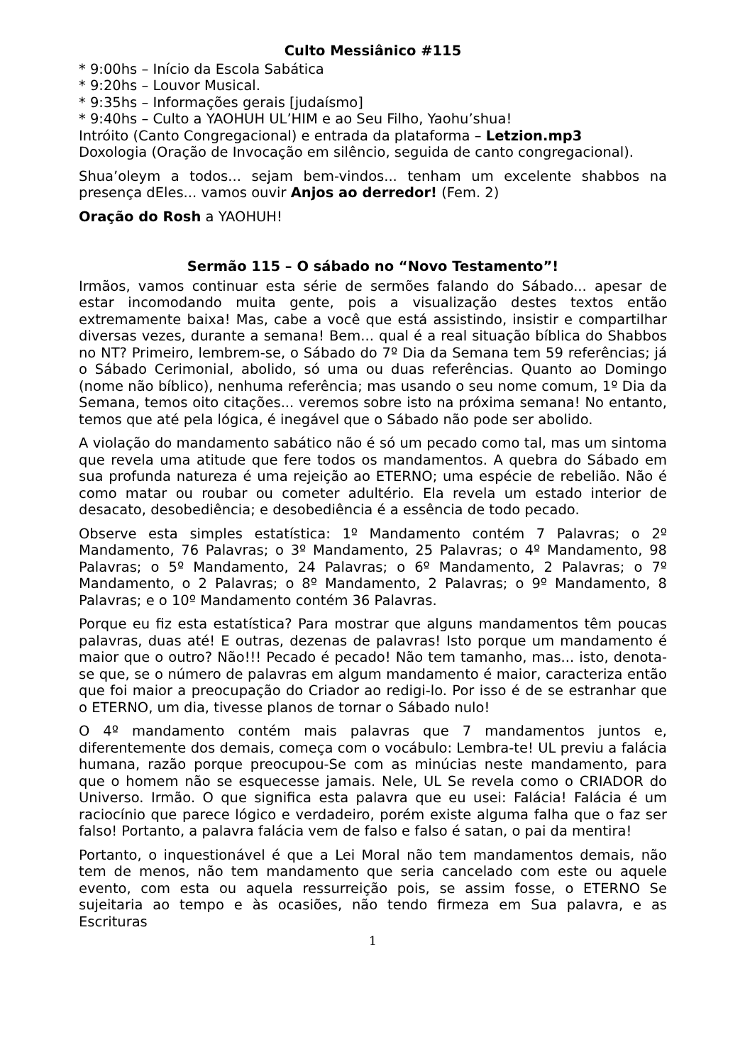Culto Messiânico #115
* 9:00hs – Início da Escola Sabática
* 9:20hs – Louvor Musical.
* 9:35hs – Informações gerais [judaísmo]
* 9:40hs – Culto a YAOHUH UL’HIM e ao Seu Filho, Yaohu’shua!
Intróito (Canto Congregacional) e entrada da plataforma – Letzion.mp3
Doxologia (Oração de Invocação em silêncio, seguida de canto congregacional).
Shua’oleym a todos... sejam bem-vindos... tenham um excelente shabbos na presença dEles... vamos ouvir Anjos ao derredor! (Fem. 2)
Oração do Rosh a YAOHUH!
Sermão 115 – O sábado no “Novo Testamento”!
Irmãos, vamos continuar esta série de sermões falando do Sábado... apesar de estar incomodando muita gente, pois a visualização destes textos então extremamente baixa! Mas, cabe a você que está assistindo, insistir e compartilhar diversas vezes, durante a semana! Bem... qual é a real situação bíblica do Shabbos no NT? Primeiro, lembrem-se, o Sábado do 7º Dia da Semana tem 59 referências; já o Sábado Cerimonial, abolido, só uma ou duas referências. Quanto ao Domingo (nome não bíblico), nenhuma referência; mas usando o seu nome comum, 1º Dia da Semana, temos oito citações... veremos sobre isto na próxima semana! No entanto, temos que até pela lógica, é inegável que o Sábado não pode ser abolido.
A violação do mandamento sabático não é só um pecado como tal, mas um sintoma que revela uma atitude que fere todos os mandamentos. A quebra do Sábado em sua profunda natureza é uma rejeição ao ETERNO; uma espécie de rebelião. Não é como matar ou roubar ou cometer adultério. Ela revela um estado interior de desacato, desobediência; e desobediência é a essência de todo pecado.
Observe esta simples estatística: 1º Mandamento contém 7 Palavras; o 2º Mandamento, 76 Palavras; o 3º Mandamento, 25 Palavras; o 4º Mandamento, 98 Palavras; o 5º Mandamento, 24 Palavras; o 6º Mandamento, 2 Palavras; o 7º Mandamento, o 2 Palavras; o 8º Mandamento, 2 Palavras; o 9º Mandamento, 8 Palavras; e o 10º Mandamento contém 36 Palavras.
Porque eu fiz esta estatística? Para mostrar que alguns mandamentos têm poucas palavras, duas até! E outras, dezenas de palavras! Isto porque um mandamento é maior que o outro? Não!!! Pecado é pecado! Não tem tamanho, mas... isto, denota-se que, se o número de palavras em algum mandamento é maior, caracteriza então que foi maior a preocupação do Criador ao redigi-lo. Por isso é de se estranhar que o ETERNO, um dia, tivesse planos de tornar o Sábado nulo!
O 4º mandamento contém mais palavras que 7 mandamentos juntos e, diferentemente dos demais, começa com o vocábulo: Lembra-te! UL previu a falácia humana, razão porque preocupou-Se com as minúcias neste mandamento, para que o homem não se esquecesse jamais. Nele, UL Se revela como o CRIADOR do Universo. Irmão. O que significa esta palavra que eu usei: Falácia! Falácia é um raciocínio que parece lógico e verdadeiro, porém existe alguma falha que o faz ser falso! Portanto, a palavra falácia vem de falso e falso é satan, o pai da mentira!
Portanto, o inquestionável é que a Lei Moral não tem mandamentos demais, não tem de menos, não tem mandamento que seria cancelado com este ou aquele evento, com esta ou aquela ressurreição pois, se assim fosse, o ETERNO Se sujeitaria ao tempo e às ocasiões, não tendo firmeza em Sua palavra, e as Escrituras
1